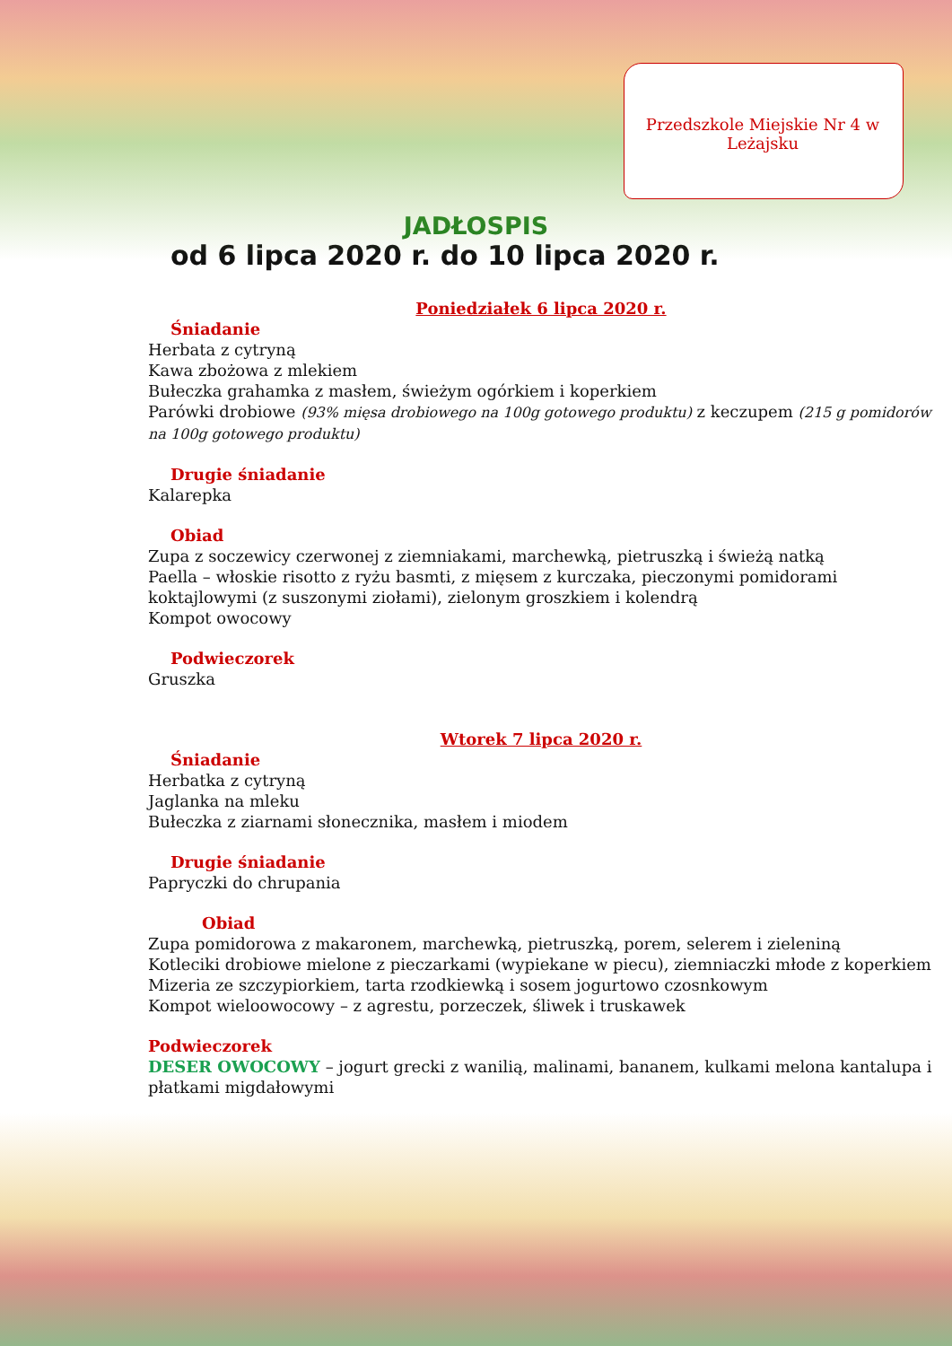Przedszkole Miejskie Nr 4 w Leżajsku
JADŁOSPIS
od 6 lipca 2020 r. do 10 lipca 2020 r.
Poniedziałek 6 lipca 2020 r.
Śniadanie
Herbata z cytryną
Kawa zbożowa z mlekiem
Bułeczka grahamka z masłem, świeżym ogórkiem i koperkiem
Parówki drobiowe (93% mięsa drobiowego na 100g gotowego produktu) z keczupem (215 g pomidorów na 100g gotowego produktu)
Drugie śniadanie
Kalarepka
Obiad
Zupa z soczewicy czerwonej z ziemniakami, marchewką, pietruszką i świeżą natką
Paella – włoskie risotto z ryżu basmti, z mięsem z kurczaka, pieczonymi pomidorami koktajlowymi (z suszonymi ziołami), zielonym groszkiem i kolendrą
Kompot owocowy
Podwieczorek
Gruszka
Wtorek 7 lipca 2020 r.
Śniadanie
Herbatka z cytryną
Jaglanka na mleku
Bułeczka z ziarnami słonecznika, masłem i miodem
Drugie śniadanie
Papryczki do chrupania
Obiad
Zupa pomidorowa z makaronem, marchewką, pietruszką, porem, selerem i zieleniną
Kotleciki drobiowe mielone z pieczarkami (wypiekane w piecu), ziemniaczki młode z koperkiem
Mizeria ze szczypiorkiem, tarta rzodkiewką i sosem jogurtowo czosnkowym
Kompot wieloowocowy – z agrestu, porzeczek, śliwek i truskawek
Podwieczorek
DESER OWOCOWY – jogurt grecki z wanilią, malinami, bananem, kulkami melona kantalupa i płatkami migdałowymi